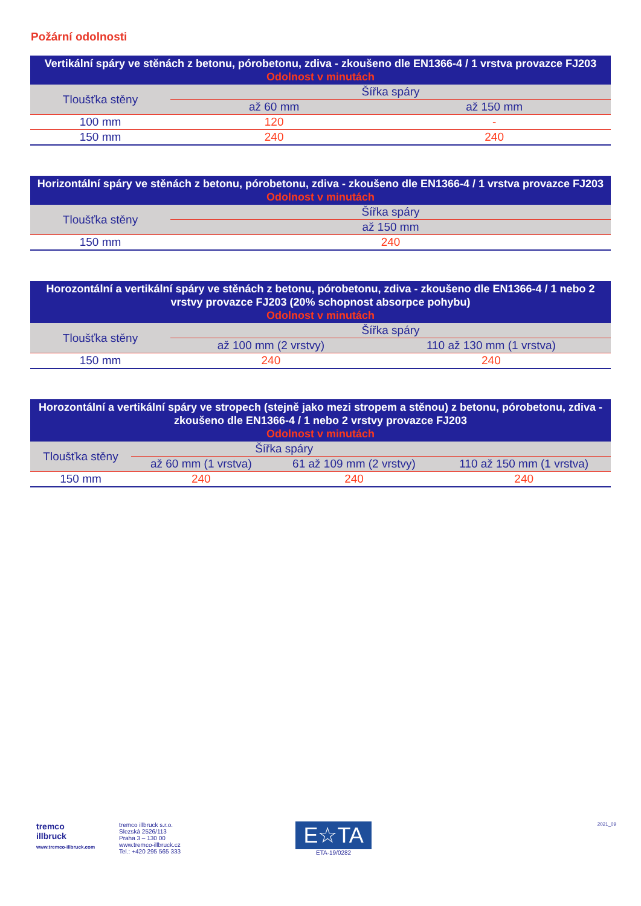Požární odolnosti
| Vertikální spáry ve stěnách z betonu, pórobetonu, zdiva - zkoušeno dle EN1366-4 / 1 vrstva provazce FJ203 Odolnost v minutách | | |
| --- | --- | --- |
| Tloušťka stěny | Šířka spáry | |
| | až 60 mm | až 150 mm |
| 100 mm | 120 | - |
| 150 mm | 240 | 240 |
| Horizontální spáry ve stěnách z betonu, pórobetonu, zdiva - zkoušeno dle EN1366-4 / 1 vrstva provazce FJ203 Odolnost v minutách | |
| --- | --- |
| Tloušťka stěny | Šířka spáry |
| | až 150 mm |
| 150 mm | 240 |
| Horozontální a vertikální spáry ve stěnách z betonu, pórobetonu, zdiva - zkoušeno dle EN1366-4 / 1 nebo 2 vrstvy provazce FJ203 (20% schopnost absorpce pohybu) Odolnost v minutách | | |
| --- | --- | --- |
| Tloušťka stěny | Šířka spáry | |
| | až 100 mm (2 vrstvy) | 110 až 130 mm (1 vrstva) |
| 150 mm | 240 | 240 |
| Horozontální a vertikální spáry ve stropech (stejně jako mezi stropem a stěnou) z betonu, pórobetonu, zdiva - zkoušeno dle EN1366-4 / 1 nebo 2 vrstvy provazce FJ203 Odolnost v minutách | | | |
| --- | --- | --- | --- |
| Tloušťka stěny | Šířka spáry | | |
| | až 60 mm (1 vrstva) | 61 až 109 mm (2 vrstvy) | 110 až 150 mm (1 vrstva) |
| 150 mm | 240 | 240 | 240 |
tremco
illbruck
www.tremco-illbruck.com
tremco illbruck s.r.o.
Slezská 2526/113
Praha 3 – 130 00
www.tremco-illbruck.cz
Tel.: +420 295 565 333
E☆TA
ETA-19/0282
2021_09